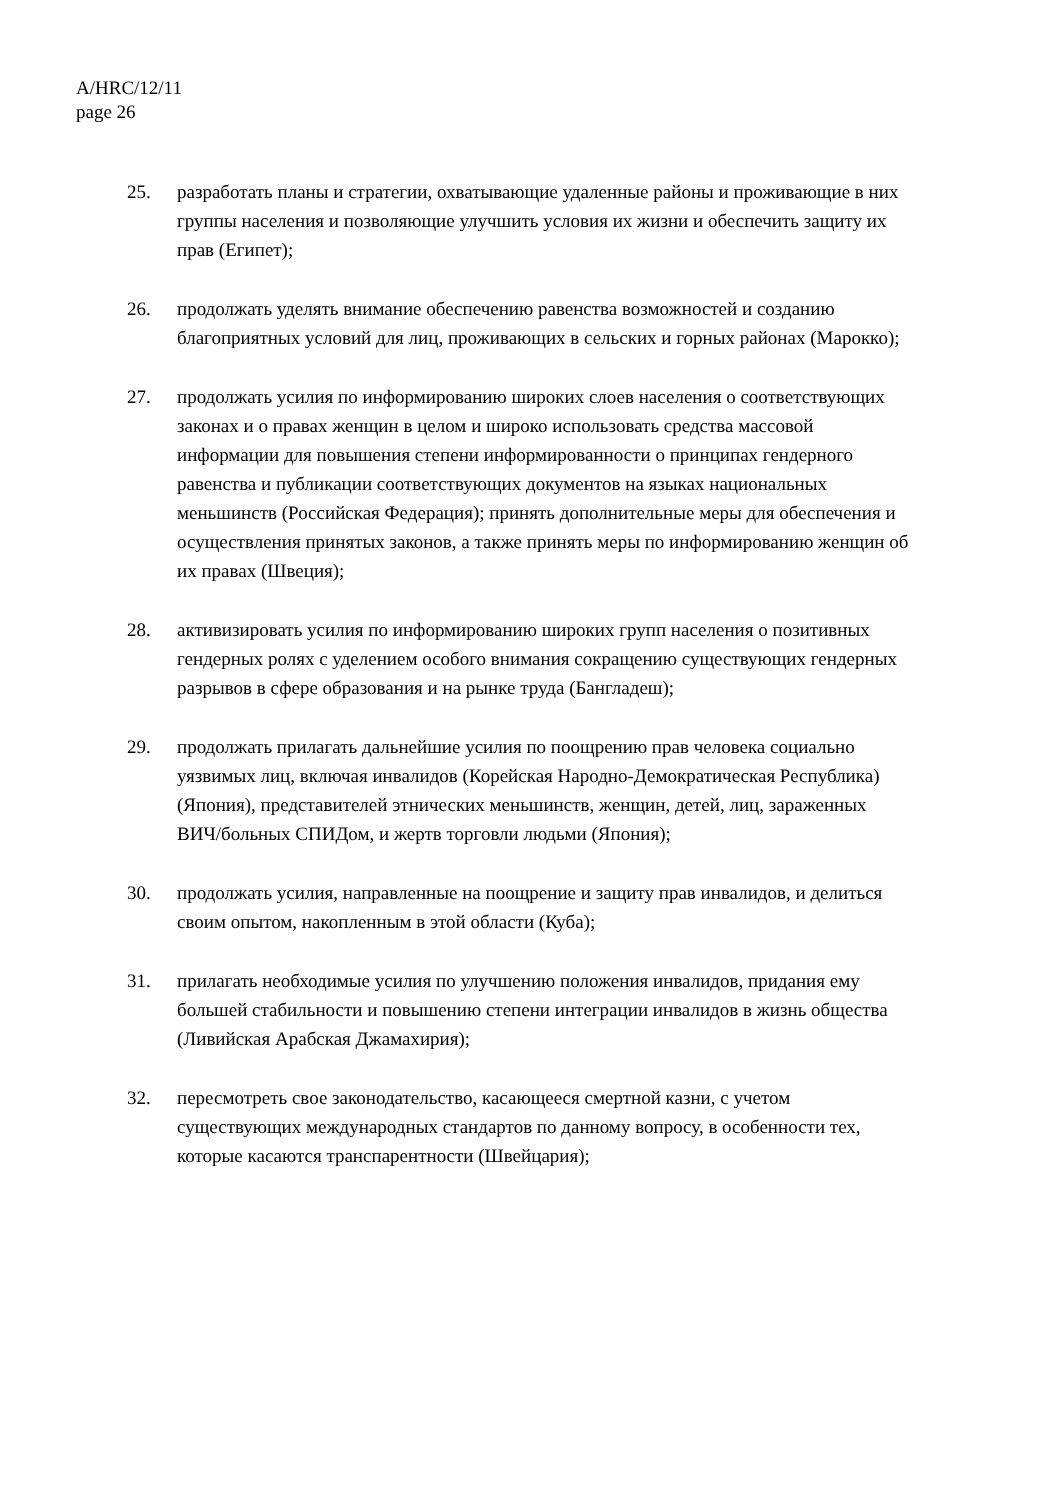A/HRC/12/11
page 26
25. разработать планы и стратегии, охватывающие удаленные районы и проживающие в них группы населения и позволяющие улучшить условия их жизни и обеспечить защиту их прав (Египет);
26. продолжать уделять внимание обеспечению равенства возможностей и созданию благоприятных условий для лиц, проживающих в сельских и горных районах (Марокко);
27. продолжать усилия по информированию широких слоев населения о соответствующих законах и о правах женщин в целом и широко использовать средства массовой информации для повышения степени информированности о принципах гендерного равенства и публикации соответствующих документов на языках национальных меньшинств (Российская Федерация); принять дополнительные меры для обеспечения и осуществления принятых законов, а также принять меры по информированию женщин об их правах (Швеция);
28. активизировать усилия по информированию широких групп населения о позитивных гендерных ролях с уделением особого внимания сокращению существующих гендерных разрывов в сфере образования и на рынке труда (Бангладеш);
29. продолжать прилагать дальнейшие усилия по поощрению прав человека социально уязвимых лиц, включая инвалидов (Корейская Народно-Демократическая Республика) (Япония), представителей этнических меньшинств, женщин, детей, лиц, зараженных ВИЧ/больных СПИДом, и жертв торговли людьми (Япония);
30. продолжать усилия, направленные на поощрение и защиту прав инвалидов, и делиться своим опытом, накопленным в этой области (Куба);
31. прилагать необходимые усилия по улучшению положения инвалидов, придания ему большей стабильности и повышению степени интеграции инвалидов в жизнь общества (Ливийская Арабская Джамахирия);
32. пересмотреть свое законодательство, касающееся смертной казни, с учетом существующих международных стандартов по данному вопросу, в особенности тех, которые касаются транспарентности (Швейцария);